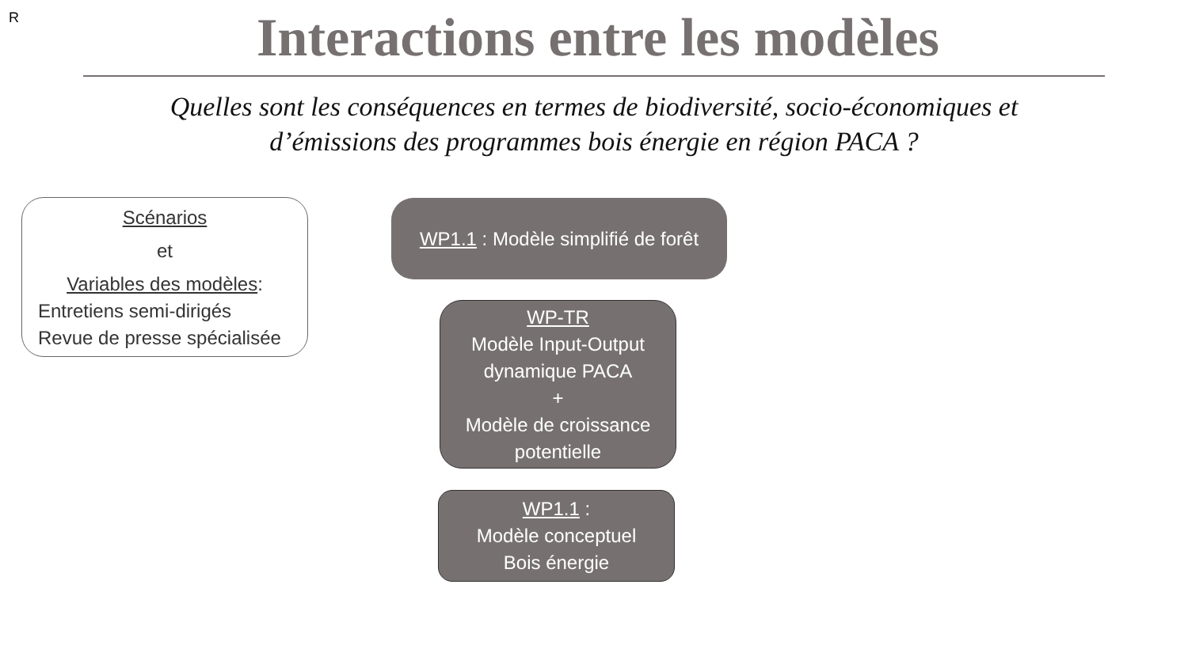R
Interactions entre les modèles
Quelles sont les conséquences en termes de biodiversité, socio-économiques et
d’émissions des programmes bois énergie en région PACA ?
Scénarios
et
Variables des modèles:
Entretiens semi-dirigés
Revue de presse spécialisée
WP1.1 : Modèle simplifié de forêt
WP-TR
Modèle Input-Output
dynamique PACA
+
Modèle de croissance
potentielle
WP1.1 :
Modèle conceptuel
Bois énergie